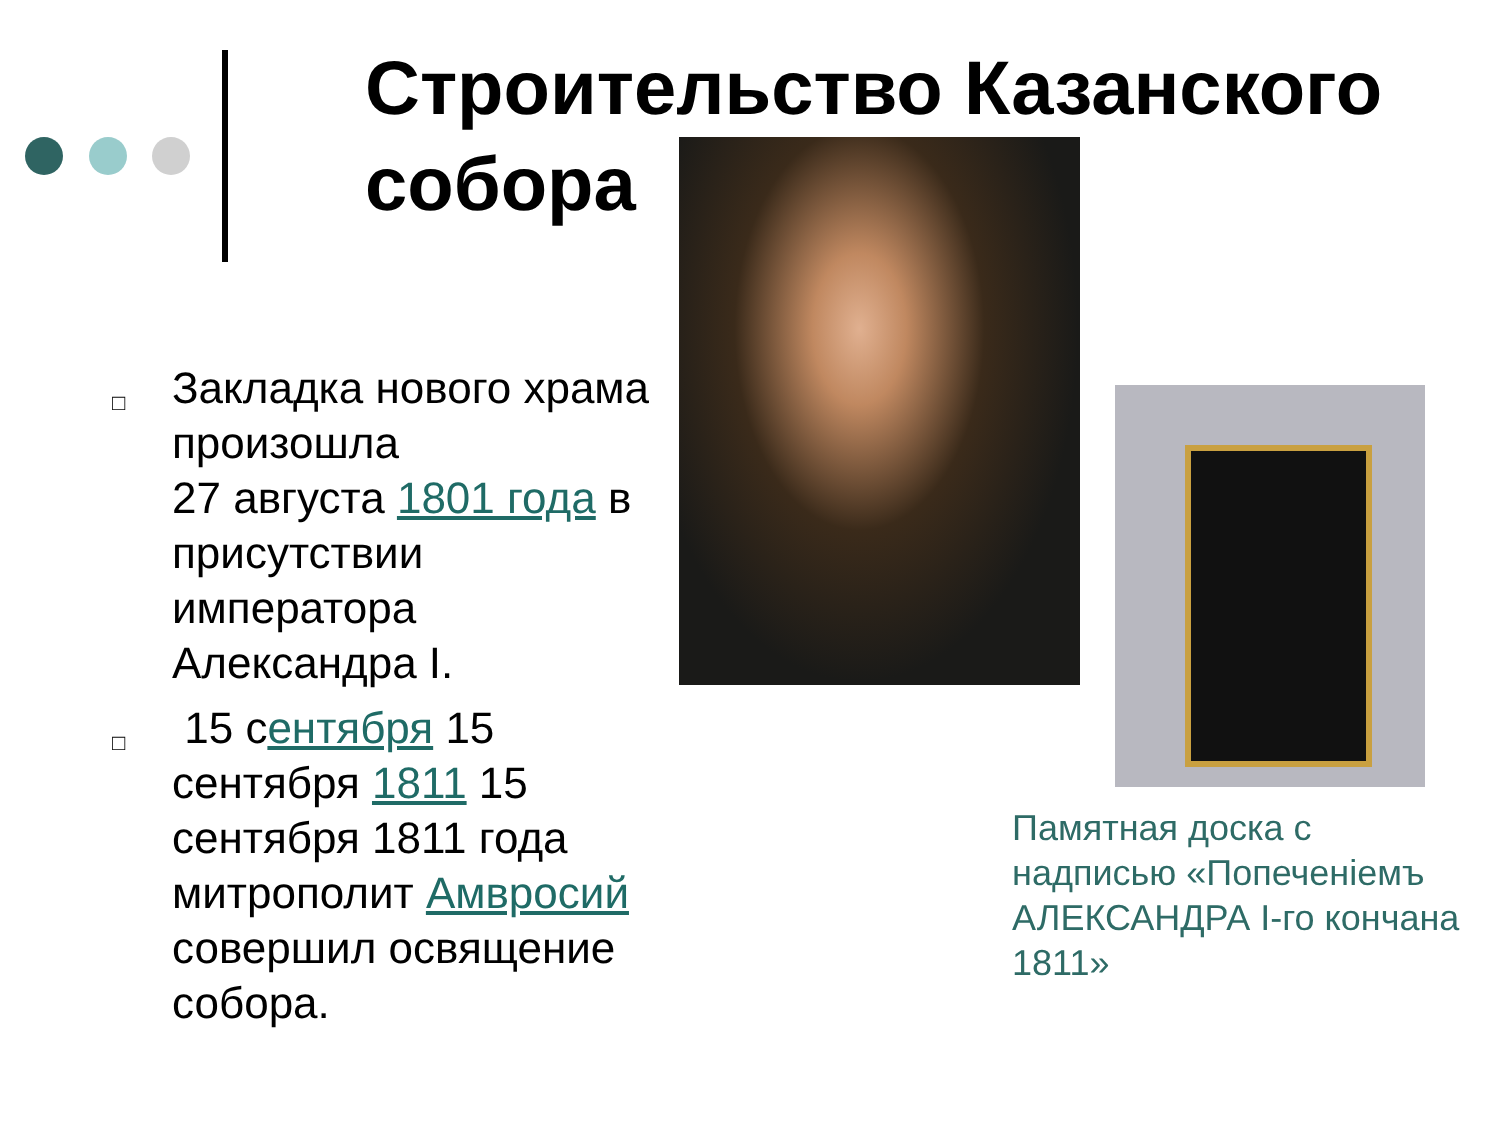Строительство Казанского
собора
□
Закладка нового храма произошла
27 августа 1801 года в присутствии императора Александра I.
□
15 сентября 15 сентября 1811 15 сентября 1811 года митрополит Амвросий совершил освящение собора.
Памятная доска с надписью «Попеченiемъ АЛЕКСАНДРА I-го кончана 1811»